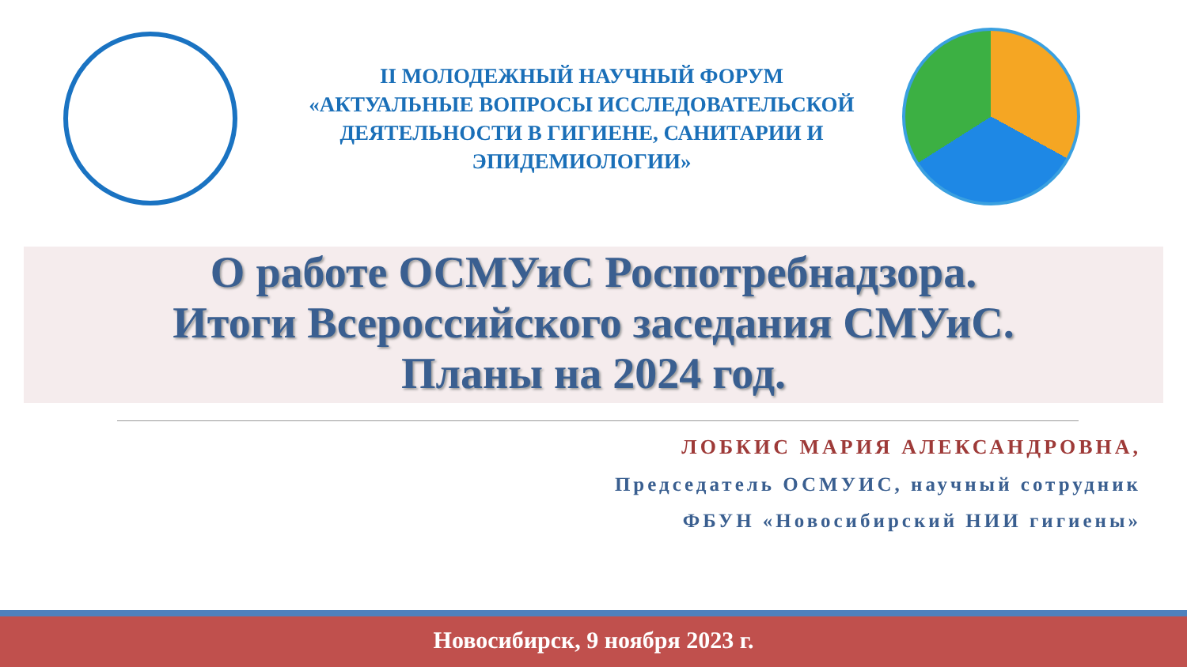II МОЛОДЕЖНЫЙ НАУЧНЫЙ ФОРУМ
«АКТУАЛЬНЫЕ ВОПРОСЫ ИССЛЕДОВАТЕЛЬСКОЙ ДЕЯТЕЛЬНОСТИ В ГИГИЕНЕ, САНИТАРИИ И ЭПИДЕМИОЛОГИИ»
О работе ОСМУиС Роспотребнадзора.
Итоги Всероссийского заседания СМУиС.
Планы на 2024 год.
ЛОБКИС МАРИЯ АЛЕКСАНДРОВНА,
Председатель ОСМУИС, научный сотрудник
ФБУН «Новосибирский НИИ гигиены»
Новосибирск, 9 ноября 2023 г.